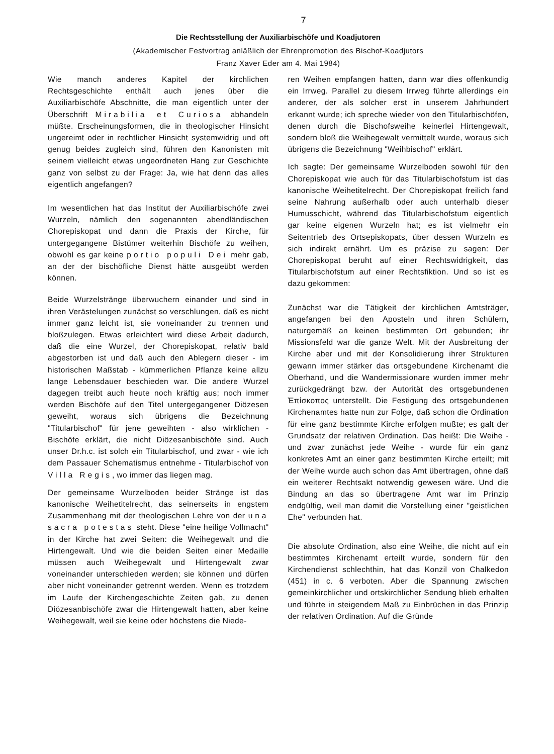7
Die Rechtsstellung der Auxiliarbischöfe und Koadjutoren
(Akademischer Festvortrag anläßlich der Ehrenpromotion des Bischof-Koadjutors
Franz Xaver Eder am 4. Mai 1984)
Wie manch anderes Kapitel der kirchlichen Rechtsgeschichte enthält auch jenes über die Auxiliarbischöfe Abschnitte, die man eigentlich unter der Überschrift Mirabilia et Curiosa abhandeln müßte. Erscheinungsformen, die in theologischer Hinsicht ungereimt oder in rechtlicher Hinsicht systemwidrig und oft genug beides zugleich sind, führen den Kanonisten mit seinem vielleicht etwas ungeordneten Hang zur Geschichte ganz von selbst zu der Frage: Ja, wie hat denn das alles eigentlich angefangen?
Im wesentlichen hat das Institut der Auxiliarbischöfe zwei Wurzeln, nämlich den sogenannten abendländischen Chorepiskopat und dann die Praxis der Kirche, für untergegangene Bistümer weiterhin Bischöfe zu weihen, obwohl es gar keine portio populi Dei mehr gab, an der der bischöfliche Dienst hätte ausgeübt werden können.
Beide Wurzelstränge überwuchern einander und sind in ihren Verästelungen zunächst so verschlungen, daß es nicht immer ganz leicht ist, sie voneinander zu trennen und bloßzulegen. Etwas erleichtert wird diese Arbeit dadurch, daß die eine Wurzel, der Chorepiskopat, relativ bald abgestorben ist und daß auch den Ablegern dieser - im historischen Maßstab - kümmerlichen Pflanze keine allzu lange Lebensdauer beschieden war. Die andere Wurzel dagegen treibt auch heute noch kräftig aus; noch immer werden Bischöfe auf den Titel untergegangener Diözesen geweiht, woraus sich übrigens die Bezeichnung "Titularbischof" für jene geweihten - also wirklichen - Bischöfe erklärt, die nicht Diözesanbischöfe sind. Auch unser Dr.h.c. ist solch ein Titularbischof, und zwar - wie ich dem Passauer Schematismus entnehme - Titularbischof von Villa Regis, wo immer das liegen mag.
Der gemeinsame Wurzelboden beider Stränge ist das kanonische Weihetitelrecht, das seinerseits in engstem Zusammenhang mit der theologischen Lehre von der una sacra potestas steht. Diese "eine heilige Vollmacht" in der Kirche hat zwei Seiten: die Weihegewalt und die Hirtengewalt. Und wie die beiden Seiten einer Medaille müssen auch Weihegewalt und Hirtengewalt zwar voneinander unterschieden werden; sie können und dürfen aber nicht voneinander getrennt werden. Wenn es trotzdem im Laufe der Kirchengeschichte Zeiten gab, zu denen Diözesanbischöfe zwar die Hirtengewalt hatten, aber keine Weihegewalt, weil sie keine oder höchstens die Niede-
ren Weihen empfangen hatten, dann war dies offenkundig ein Irrweg. Parallel zu diesem Irrweg führte allerdings ein anderer, der als solcher erst in unserem Jahrhundert erkannt wurde; ich spreche wieder von den Titularbischöfen, denen durch die Bischofsweihe keinerlei Hirtengewalt, sondern bloß die Weihegewalt vermittelt wurde, woraus sich übrigens die Bezeichnung "Weihbischof" erklärt.
Ich sagte: Der gemeinsame Wurzelboden sowohl für den Chorepiskopat wie auch für das Titularbischofstum ist das kanonische Weihetitelrecht. Der Chorepiskopat freilich fand seine Nahrung außerhalb oder auch unterhalb dieser Humusschicht, während das Titularbischofstum eigentlich gar keine eigenen Wurzeln hat; es ist vielmehr ein Seitentrieb des Ortsepiskopats, über dessen Wurzeln es sich indirekt ernährt. Um es präzise zu sagen: Der Chorepiskopat beruht auf einer Rechtswidrigkeit, das Titularbischofstum auf einer Rechtsfiktion. Und so ist es dazu gekommen:
Zunächst war die Tätigkeit der kirchlichen Amtsträger, angefangen bei den Aposteln und ihren Schülern, naturgemäß an keinen bestimmten Ort gebunden; ihr Missionsfeld war die ganze Welt. Mit der Ausbreitung der Kirche aber und mit der Konsolidierung ihrer Strukturen gewann immer stärker das ortsgebundene Kirchenamt die Oberhand, und die Wandermissionare wurden immer mehr zurückgedrängt bzw. der Autorität des ortsgebundenen Ἐπίσκοπος unterstellt. Die Festigung des ortsgebundenen Kirchenamtes hatte nun zur Folge, daß schon die Ordination für eine ganz bestimmte Kirche erfolgen mußte; es galt der Grundsatz der relativen Ordination. Das heißt: Die Weihe - und zwar zunächst jede Weihe - wurde für ein ganz konkretes Amt an einer ganz bestimmten Kirche erteilt; mit der Weihe wurde auch schon das Amt übertragen, ohne daß ein weiterer Rechtsakt notwendig gewesen wäre. Und die Bindung an das so übertragene Amt war im Prinzip endgültig, weil man damit die Vorstellung einer "geistlichen Ehe" verbunden hat.
Die absolute Ordination, also eine Weihe, die nicht auf ein bestimmtes Kirchenamt erteilt wurde, sondern für den Kirchendienst schlechthin, hat das Konzil von Chalkedon (451) in c. 6 verboten. Aber die Spannung zwischen gemeinkirchlicher und ortskirchlicher Sendung blieb erhalten und führte in steigendem Maß zu Einbrüchen in das Prinzip der relativen Ordination. Auf die Gründe